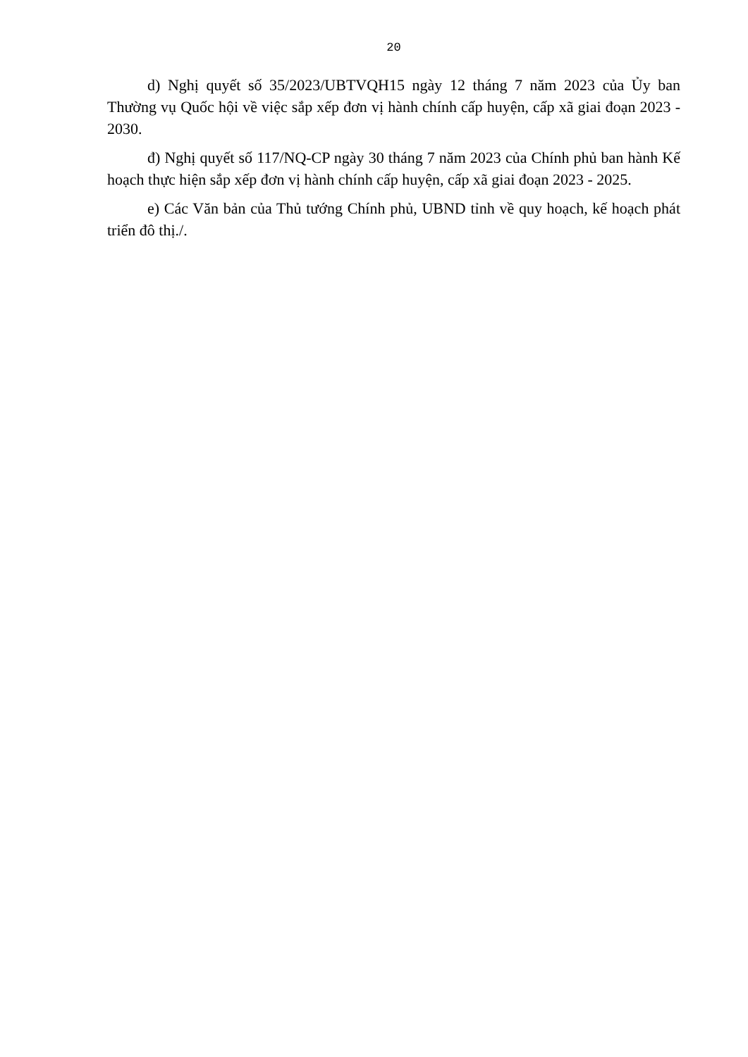20
d) Nghị quyết số 35/2023/UBTVQH15 ngày 12 tháng 7 năm 2023 của Ủy ban Thường vụ Quốc hội về việc sắp xếp đơn vị hành chính cấp huyện, cấp xã giai đoạn 2023 - 2030.
đ) Nghị quyết số 117/NQ-CP ngày 30 tháng 7 năm 2023 của Chính phủ ban hành Kế hoạch thực hiện sắp xếp đơn vị hành chính cấp huyện, cấp xã giai đoạn 2023 - 2025.
e) Các Văn bản của Thủ tướng Chính phủ, UBND tỉnh về quy hoạch, kế hoạch phát triển đô thị./.